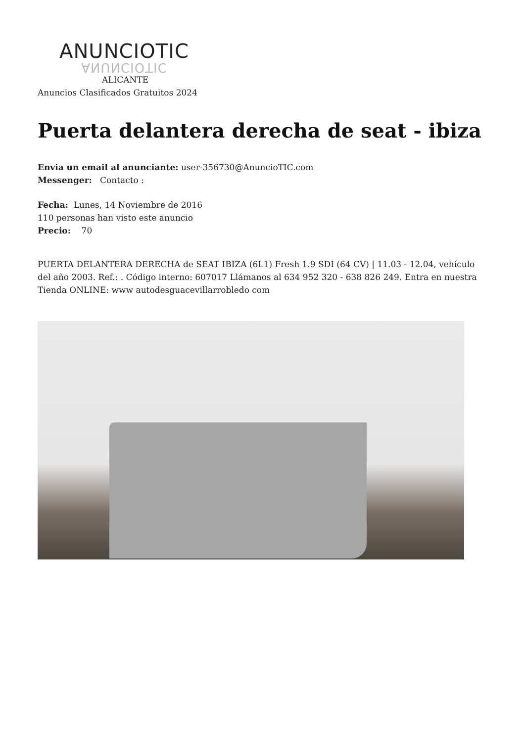ANUNCIOTIC
ANUNCIOTIC
ALICANTE
Anuncios Clasificados Gratuitos 2024
Puerta delantera derecha de seat - ibiza
Envia un email al anunciante: user-356730@AnuncioTIC.com
Messenger: Contacto :
Fecha: Lunes, 14 Noviembre de 2016
110 personas han visto este anuncio
Precio: 70
PUERTA DELANTERA DERECHA de SEAT IBIZA (6L1) Fresh 1.9 SDI (64 CV) | 11.03 - 12.04, vehículo del año 2003. Ref.: . Código interno: 607017 Llámanos al 634 952 320 - 638 826 249. Entra en nuestra Tienda ONLINE: www autodesguacevillarrobledo com